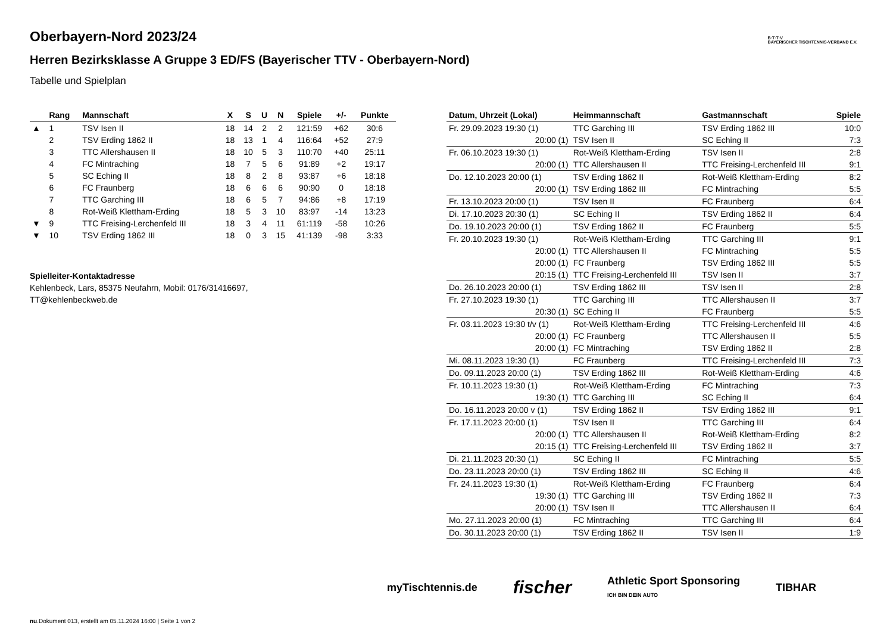Oberbayern-Nord 2023/24
Herren Bezirksklasse A Gruppe 3 ED/FS (Bayerischer TTV - Oberbayern-Nord)
Tabelle und Spielplan
B·T·T·V
BAYERISCHER TISCHTENNIS-VERBAND E.V.
| | Rang | Mannschaft | X | S | U | N | Spiele | +/- | Punkte |
| --- | --- | --- | --- | --- | --- | --- | --- | --- | --- |
| ▲ | 1 | TSV Isen II | 18 | 14 | 2 | 2 | 121:59 | +62 | 30:6 |
| | 2 | TSV Erding 1862 II | 18 | 13 | 1 | 4 | 116:64 | +52 | 27:9 |
| | 3 | TTC Allershausen II | 18 | 10 | 5 | 3 | 110:70 | +40 | 25:11 |
| | 4 | FC Mintraching | 18 | 7 | 5 | 6 | 91:89 | +2 | 19:17 |
| | 5 | SC Eching II | 18 | 8 | 2 | 8 | 93:87 | +6 | 18:18 |
| | 6 | FC Fraunberg | 18 | 6 | 6 | 6 | 90:90 | 0 | 18:18 |
| | 7 | TTC Garching III | 18 | 6 | 5 | 7 | 94:86 | +8 | 17:19 |
| | 8 | Rot-Weiß Klettham-Erding | 18 | 5 | 3 | 10 | 83:97 | -14 | 13:23 |
| ▼ | 9 | TTC Freising-Lerchenfeld III | 18 | 3 | 4 | 11 | 61:119 | -58 | 10:26 |
| ▼ | 10 | TSV Erding 1862 III | 18 | 0 | 3 | 15 | 41:139 | -98 | 3:33 |
Spielleiter-Kontaktadresse
Kehlenbeck, Lars, 85375 Neufahrn, Mobil: 0176/31416697,
TT@kehlenbeckweb.de
| Datum, Uhrzeit (Lokal) | Heimmannschaft | Gastmannschaft | Spiele |
| --- | --- | --- | --- |
| Fr. 29.09.2023 19:30 (1) | TTC Garching III | TSV Erding 1862 III | 10:0 |
| 20:00 (1) | TSV Isen II | SC Eching II | 7:3 |
| Fr. 06.10.2023 19:30 (1) | Rot-Weiß Klettham-Erding | TSV Isen II | 2:8 |
| 20:00 (1) | TTC Allershausen II | TTC Freising-Lerchenfeld III | 9:1 |
| Do. 12.10.2023 20:00 (1) | TSV Erding 1862 II | Rot-Weiß Klettham-Erding | 8:2 |
| 20:00 (1) | TSV Erding 1862 III | FC Mintraching | 5:5 |
| Fr. 13.10.2023 20:00 (1) | TSV Isen II | FC Fraunberg | 6:4 |
| Di. 17.10.2023 20:30 (1) | SC Eching II | TSV Erding 1862 II | 6:4 |
| Do. 19.10.2023 20:00 (1) | TSV Erding 1862 II | FC Fraunberg | 5:5 |
| Fr. 20.10.2023 19:30 (1) | Rot-Weiß Klettham-Erding | TTC Garching III | 9:1 |
| 20:00 (1) | TTC Allershausen II | FC Mintraching | 5:5 |
| 20:00 (1) | FC Fraunberg | TSV Erding 1862 III | 5:5 |
| 20:15 (1) | TTC Freising-Lerchenfeld III | TSV Isen II | 3:7 |
| Do. 26.10.2023 20:00 (1) | TSV Erding 1862 III | TSV Isen II | 2:8 |
| Fr. 27.10.2023 19:30 (1) | TTC Garching III | TTC Allershausen II | 3:7 |
| 20:30 (1) | SC Eching II | FC Fraunberg | 5:5 |
| Fr. 03.11.2023 19:30 t/v (1) | Rot-Weiß Klettham-Erding | TTC Freising-Lerchenfeld III | 4:6 |
| 20:00 (1) | FC Fraunberg | TTC Allershausen II | 5:5 |
| 20:00 (1) | FC Mintraching | TSV Erding 1862 II | 2:8 |
| Mi. 08.11.2023 19:30 (1) | FC Fraunberg | TTC Freising-Lerchenfeld III | 7:3 |
| Do. 09.11.2023 20:00 (1) | TSV Erding 1862 III | Rot-Weiß Klettham-Erding | 4:6 |
| Fr. 10.11.2023 19:30 (1) | Rot-Weiß Klettham-Erding | FC Mintraching | 7:3 |
| 19:30 (1) | TTC Garching III | SC Eching II | 6:4 |
| Do. 16.11.2023 20:00 v (1) | TSV Erding 1862 II | TSV Erding 1862 III | 9:1 |
| Fr. 17.11.2023 20:00 (1) | TSV Isen II | TTC Garching III | 6:4 |
| 20:00 (1) | TTC Allershausen II | Rot-Weiß Klettham-Erding | 8:2 |
| 20:15 (1) | TTC Freising-Lerchenfeld III | TSV Erding 1862 II | 3:7 |
| Di. 21.11.2023 20:30 (1) | SC Eching II | FC Mintraching | 5:5 |
| Do. 23.11.2023 20:00 (1) | TSV Erding 1862 III | SC Eching II | 4:6 |
| Fr. 24.11.2023 19:30 (1) | Rot-Weiß Klettham-Erding | FC Fraunberg | 6:4 |
| 19:30 (1) | TTC Garching III | TSV Erding 1862 II | 7:3 |
| 20:00 (1) | TSV Isen II | TTC Allershausen II | 6:4 |
| Mo. 27.11.2023 20:00 (1) | FC Mintraching | TTC Garching III | 6:4 |
| Do. 30.11.2023 20:00 (1) | TSV Erding 1862 II | TSV Isen II | 1:9 |
myTischtennis.de fischer Athletic Sport Sponsoring
ICH BIN DEIN AUTO TIBHAR
nu.Dokument 013, erstellt am 05.11.2024 16:00 | Seite 1 von 2